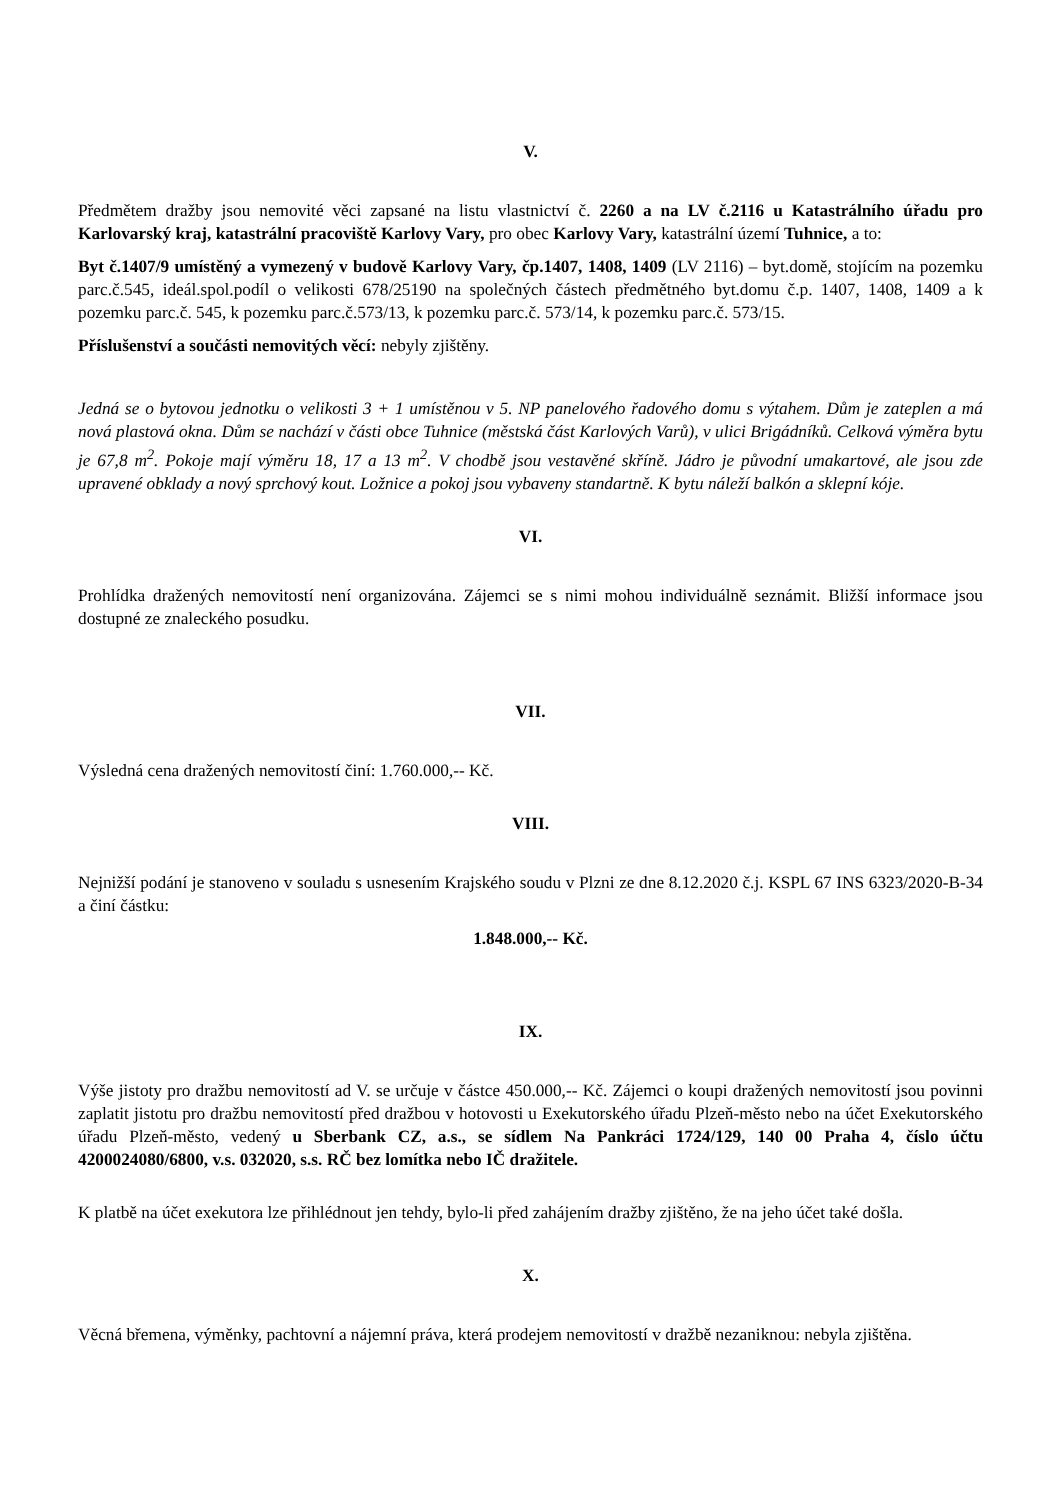V.
Předmětem dražby jsou nemovité věci zapsané na listu vlastnictví č. 2260 a na LV č.2116 u Katastrálního úřadu pro Karlovarský kraj, katastrální pracoviště Karlovy Vary, pro obec Karlovy Vary, katastrální území Tuhnice, a to:
Byt č.1407/9 umístěný a vymezený v budově Karlovy Vary, čp.1407, 1408, 1409 (LV 2116) – byt.domě, stojícím na pozemku parc.č.545, ideál.spol.podíl o velikosti 678/25190 na společných částech předmětného byt.domu č.p. 1407, 1408, 1409 a k pozemku parc.č. 545, k pozemku parc.č.573/13, k pozemku parc.č. 573/14, k pozemku parc.č. 573/15.
Příslušenství a součásti nemovitých věcí: nebyly zjištěny.
Jedná se o bytovou jednotku o velikosti 3 + 1 umístěnou v 5. NP panelového řadového domu s výtahem. Dům je zateplen a má nová plastová okna. Dům se nachází v části obce Tuhnice (městská část Karlových Varů), v ulici Brigádníků. Celková výměra bytu je 67,8 m<sup>2</sup>. Pokoje mají výměru 18, 17 a 13 m<sup>2</sup>. V chodbě jsou vestavěné skříně. Jádro je původní umakartové, ale jsou zde upravené obklady a nový sprchový kout. Ložnice a pokoj jsou vybaveny standartně. K bytu náleží balkón a sklepní kóje.
VI.
Prohlídka dražených nemovitostí není organizována. Zájemci se s nimi mohou individuálně seznámit. Bližší informace jsou dostupné ze znaleckého posudku.
VII.
Výsledná cena dražených nemovitostí činí: 1.760.000,-- Kč.
VIII.
Nejnižší podání je stanoveno v souladu s usnesením Krajského soudu v Plzni ze dne 8.12.2020 č.j. KSPL 67 INS 6323/2020-B-34 a činí částku:
1.848.000,-- Kč.
IX.
Výše jistoty pro dražbu nemovitostí ad V. se určuje v částce 450.000,-- Kč. Zájemci o koupi dražených nemovitostí jsou povinni zaplatit jistotu pro dražbu nemovitostí před dražbou v hotovosti u Exekutorského úřadu Plzeň-město nebo na účet Exekutorského úřadu Plzeň-město, vedený u Sberbank CZ, a.s., se sídlem Na Pankráci 1724/129, 140 00 Praha 4, číslo účtu 4200024080/6800, v.s. 032020, s.s. RČ bez lomítka nebo IČ dražitele.
K platbě na účet exekutora lze přihlédnout jen tehdy, bylo-li před zahájením dražby zjištěno, že na jeho účet také došla.
X.
Věcná břemena, výměnky, pachtovní a nájemní práva, která prodejem nemovitostí v dražbě nezaniknou: nebyla zjištěna.